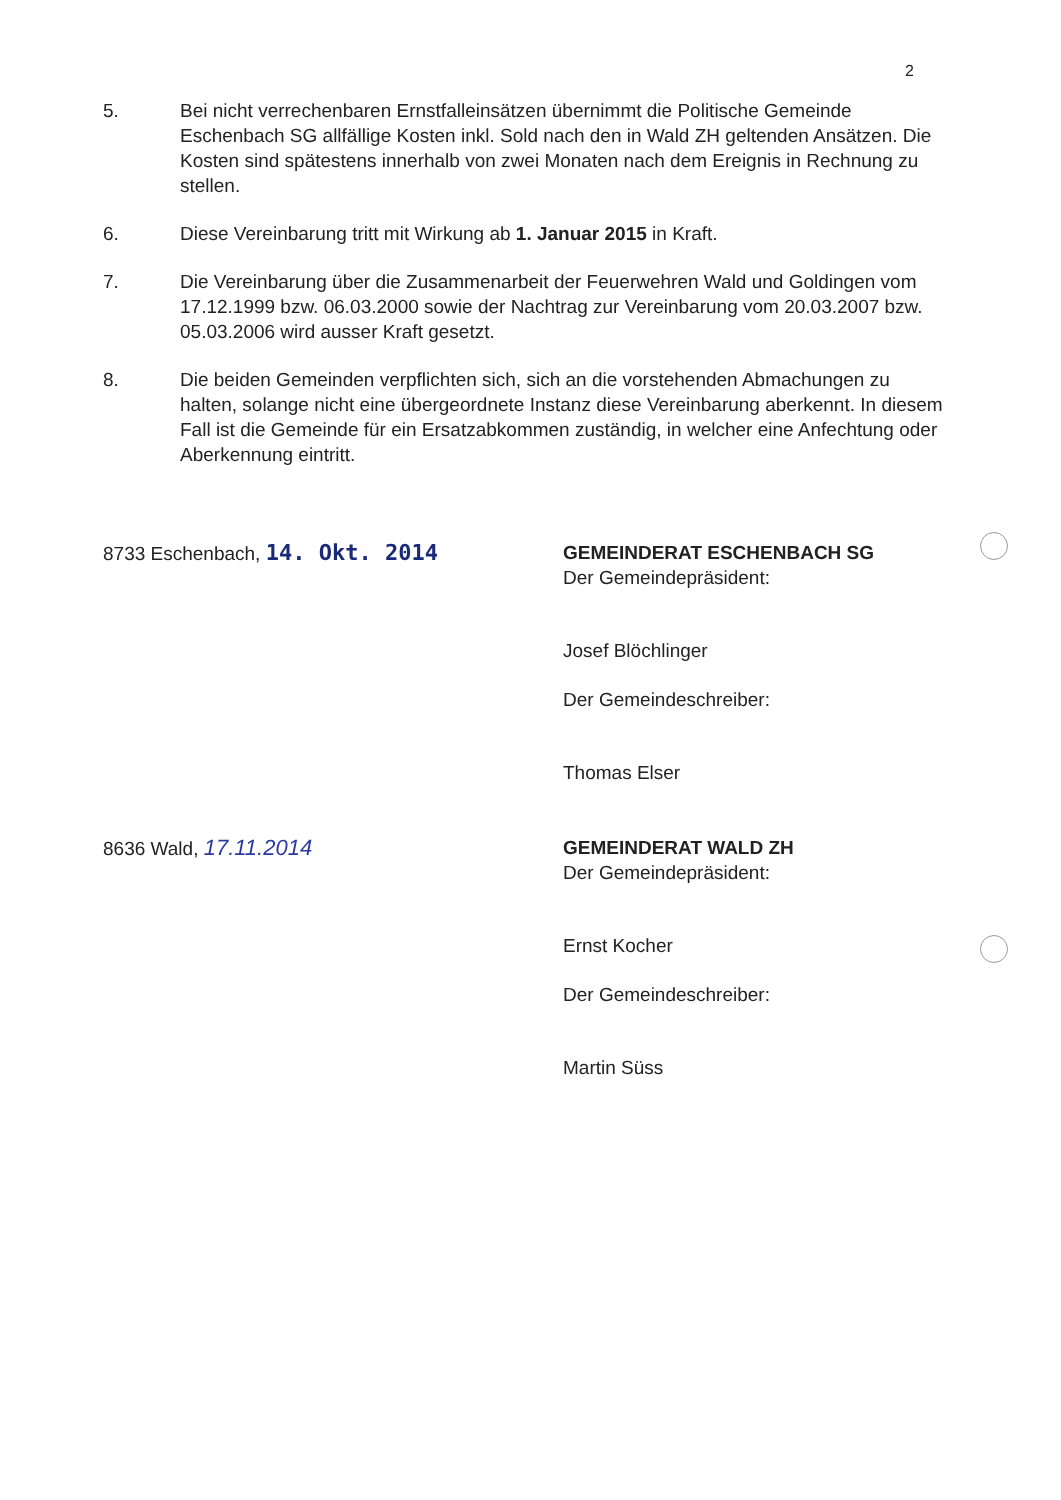2
5. Bei nicht verrechenbaren Ernstfalleinsätzen übernimmt die Politische Gemeinde Eschenbach SG allfällige Kosten inkl. Sold nach den in Wald ZH geltenden Ansätzen. Die Kosten sind spätestens innerhalb von zwei Monaten nach dem Ereignis in Rechnung zu stellen.
6. Diese Vereinbarung tritt mit Wirkung ab 1. Januar 2015 in Kraft.
7. Die Vereinbarung über die Zusammenarbeit der Feuerwehren Wald und Goldingen vom 17.12.1999 bzw. 06.03.2000 sowie der Nachtrag zur Vereinbarung vom 20.03.2007 bzw. 05.03.2006 wird ausser Kraft gesetzt.
8. Die beiden Gemeinden verpflichten sich, sich an die vorstehenden Abmachungen zu halten, solange nicht eine übergeordnete Instanz diese Vereinbarung aberkennt. In diesem Fall ist die Gemeinde für ein Ersatzabkommen zuständig, in welcher eine Anfechtung oder Aberkennung eintritt.
8733 Eschenbach, 14. Okt. 2014
GEMEINDERAT ESCHENBACH SG
Der Gemeindepräsident:
Josef Blöchlinger
Der Gemeindeschreiber:
Thomas Elser
8636 Wald, 17.11.2014
GEMEINDERAT WALD ZH
Der Gemeindepräsident:
Ernst Kocher
Der Gemeindeschreiber:
Martin Süss